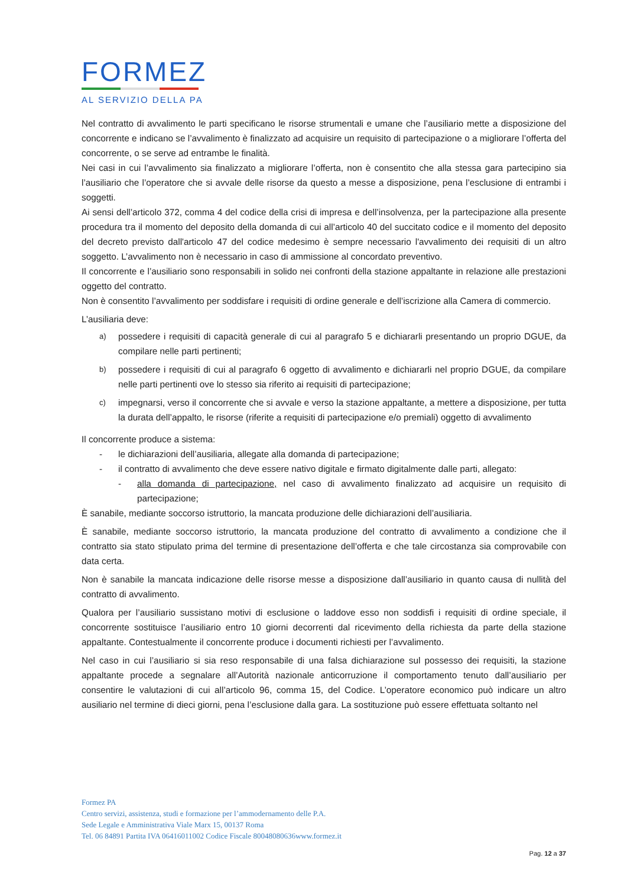FORMEZ
AL SERVIZIO DELLA PA
Nel contratto di avvalimento le parti specificano le risorse strumentali e umane che l’ausiliario mette a disposizione del concorrente e indicano se l’avvalimento è finalizzato ad acquisire un requisito di partecipazione o a migliorare l’offerta del concorrente, o se serve ad entrambe le finalità.
Nei casi in cui l’avvalimento sia finalizzato a migliorare l’offerta, non è consentito che alla stessa gara partecipino sia l’ausiliario che l’operatore che si avvale delle risorse da questo a messe a disposizione, pena l’esclusione di entrambi i soggetti.
Ai sensi dell’articolo 372, comma 4 del codice della crisi di impresa e dell’insolvenza, per la partecipazione alla presente procedura tra il momento del deposito della domanda di cui all’articolo 40 del succitato codice e il momento del deposito del decreto previsto dall'articolo 47 del codice medesimo è sempre necessario l'avvalimento dei requisiti di un altro soggetto. L’avvalimento non è necessario in caso di ammissione al concordato preventivo.
Il concorrente e l’ausiliario sono responsabili in solido nei confronti della stazione appaltante in relazione alle prestazioni oggetto del contratto.
Non è consentito l’avvalimento per soddisfare i requisiti di ordine generale e dell’iscrizione alla Camera di commercio.
L’ausiliaria deve:
a) possedere i requisiti di capacità generale di cui al paragrafo 5 e dichiararli presentando un proprio DGUE, da compilare nelle parti pertinenti;
b) possedere i requisiti di cui al paragrafo 6 oggetto di avvalimento e dichiararli nel proprio DGUE, da compilare nelle parti pertinenti ove lo stesso sia riferito ai requisiti di partecipazione;
c) impegnarsi, verso il concorrente che si avvale e verso la stazione appaltante, a mettere a disposizione, per tutta la durata dell’appalto, le risorse (riferite a requisiti di partecipazione e/o premiali) oggetto di avvalimento
Il concorrente produce a sistema:
- le dichiarazioni dell’ausiliaria, allegate alla domanda di partecipazione;
- il contratto di avvalimento che deve essere nativo digitale e firmato digitalmente dalle parti, allegato:
- alla domanda di partecipazione, nel caso di avvalimento finalizzato ad acquisire un requisito di partecipazione;
È sanabile, mediante soccorso istruttorio, la mancata produzione delle dichiarazioni dell’ausiliaria.
È sanabile, mediante soccorso istruttorio, la mancata produzione del contratto di avvalimento a condizione che il contratto sia stato stipulato prima del termine di presentazione dell’offerta e che tale circostanza sia comprovabile con data certa.
Non è sanabile la mancata indicazione delle risorse messe a disposizione dall’ausiliario in quanto causa di nullità del contratto di avvalimento.
Qualora per l’ausiliario sussistano motivi di esclusione o laddove esso non soddisfi i requisiti di ordine speciale, il concorrente sostituisce l’ausiliario entro 10 giorni decorrenti dal ricevimento della richiesta da parte della stazione appaltante. Contestualmente il concorrente produce i documenti richiesti per l’avvalimento.
Nel caso in cui l’ausiliario si sia reso responsabile di una falsa dichiarazione sul possesso dei requisiti, la stazione appaltante procede a segnalare all’Autorità nazionale anticorruzione il comportamento tenuto dall’ausiliario per consentire le valutazioni di cui all’articolo 96, comma 15, del Codice. L’operatore economico può indicare un altro ausiliario nel termine di dieci giorni, pena l’esclusione dalla gara. La sostituzione può essere effettuata soltanto nel
Formez PA
Centro servizi, assistenza, studi e formazione per l’ammodernamento delle P.A.
Sede Legale e Amministrativa Viale Marx 15, 00137 Roma
Tel. 06 84891 Partita IVA 06416011002 Codice Fiscale 80048080636www.formez.it
Pag. 12 a 37